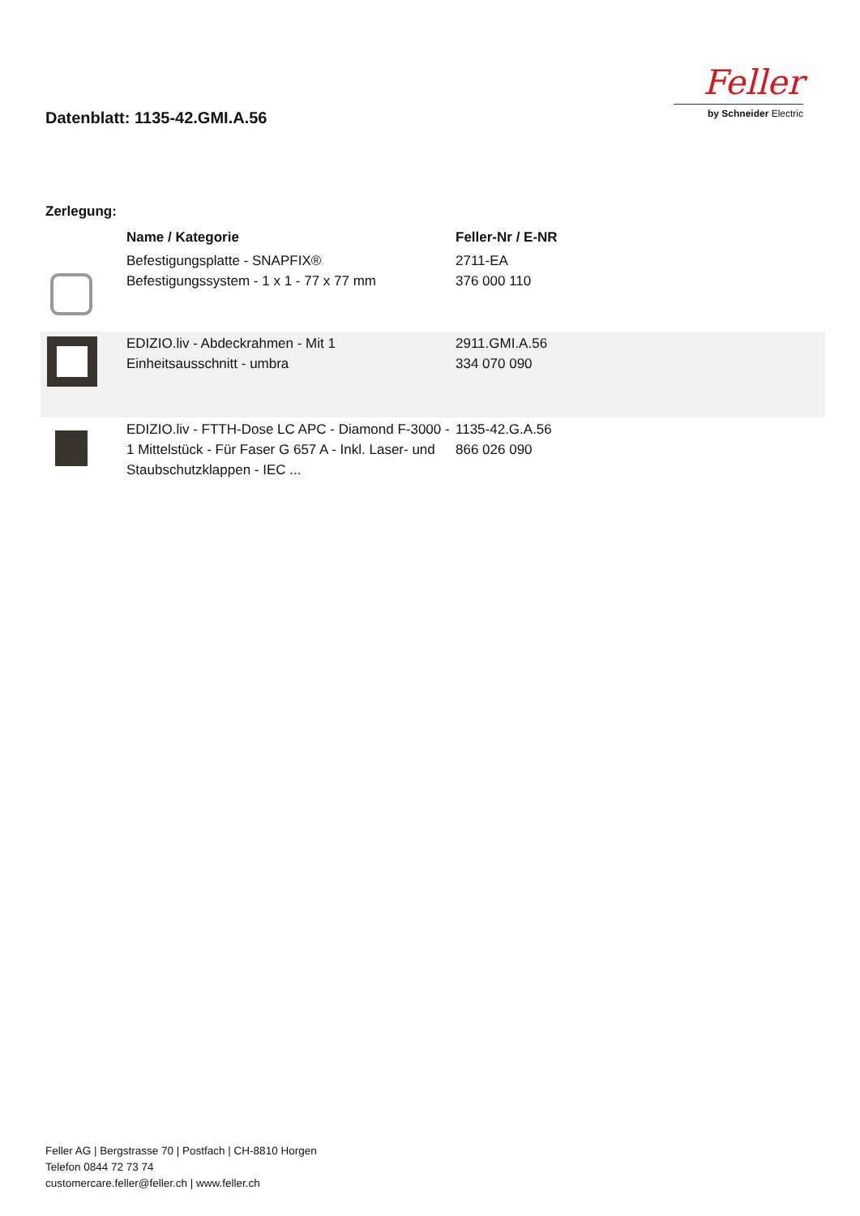Datenblatt: 1135-42.GMI.A.56
Feller
by Schneider Electric
Zerlegung:
| | Name / Kategorie | Feller-Nr / E-NR | |
| --- | --- | --- | --- |
| | Befestigungsplatte - SNAPFIX® Befestigungssystem - 1 x 1 - 77 x 77 mm | 2711-EA 376 000 110 | |
| | EDIZIO.liv - Abdeckrahmen - Mit 1 Einheitsausschnitt - umbra | 2911.GMI.A.56 334 070 090 | |
| | EDIZIO.liv - FTTH-Dose LC APC - Diamond F-3000 - 1 Mittelstück - Für Faser G 657 A - Inkl. Laser- und Staubschutzklappen - IEC ... | 1135-42.G.A.56 866 026 090 | |
Feller AG | Bergstrasse 70 | Postfach | CH-8810 Horgen
Telefon 0844 72 73 74
customercare.feller@feller.ch | www.feller.ch